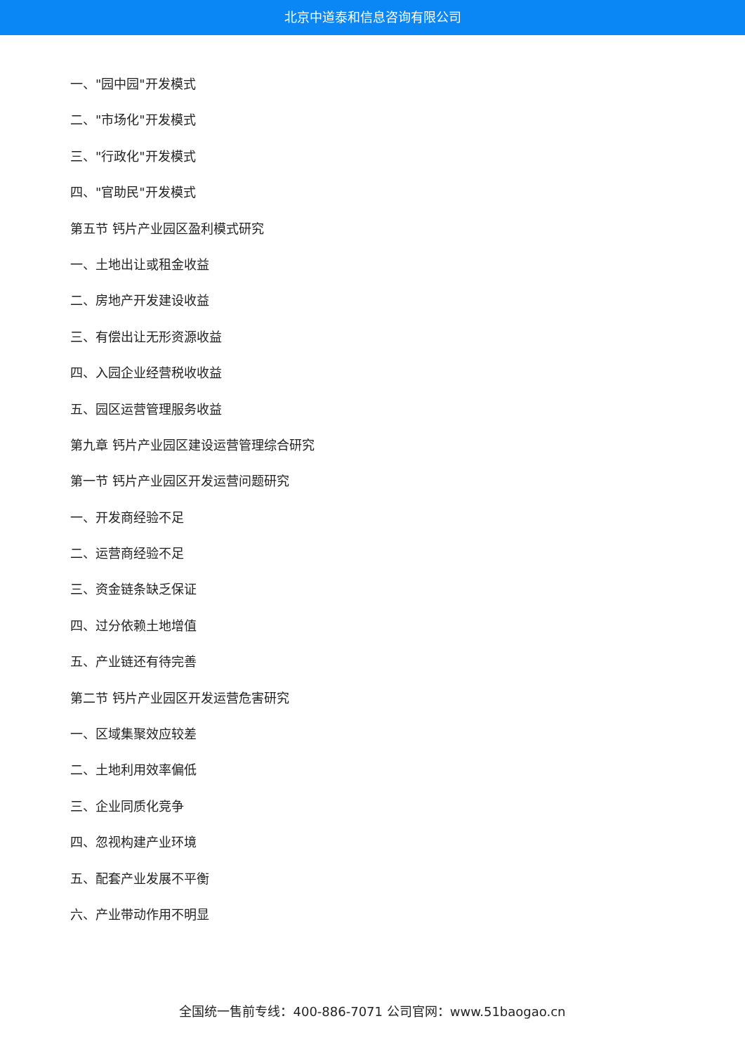北京中道泰和信息咨询有限公司
一、"园中园"开发模式
二、"市场化"开发模式
三、"行政化"开发模式
四、"官助民"开发模式
第五节 钙片产业园区盈利模式研究
一、土地出让或租金收益
二、房地产开发建设收益
三、有偿出让无形资源收益
四、入园企业经营税收收益
五、园区运营管理服务收益
第九章 钙片产业园区建设运营管理综合研究
第一节 钙片产业园区开发运营问题研究
一、开发商经验不足
二、运营商经验不足
三、资金链条缺乏保证
四、过分依赖土地增值
五、产业链还有待完善
第二节 钙片产业园区开发运营危害研究
一、区域集聚效应较差
二、土地利用效率偏低
三、企业同质化竞争
四、忽视构建产业环境
五、配套产业发展不平衡
六、产业带动作用不明显
全国统一售前专线：400-886-7071 公司官网：www.51baogao.cn